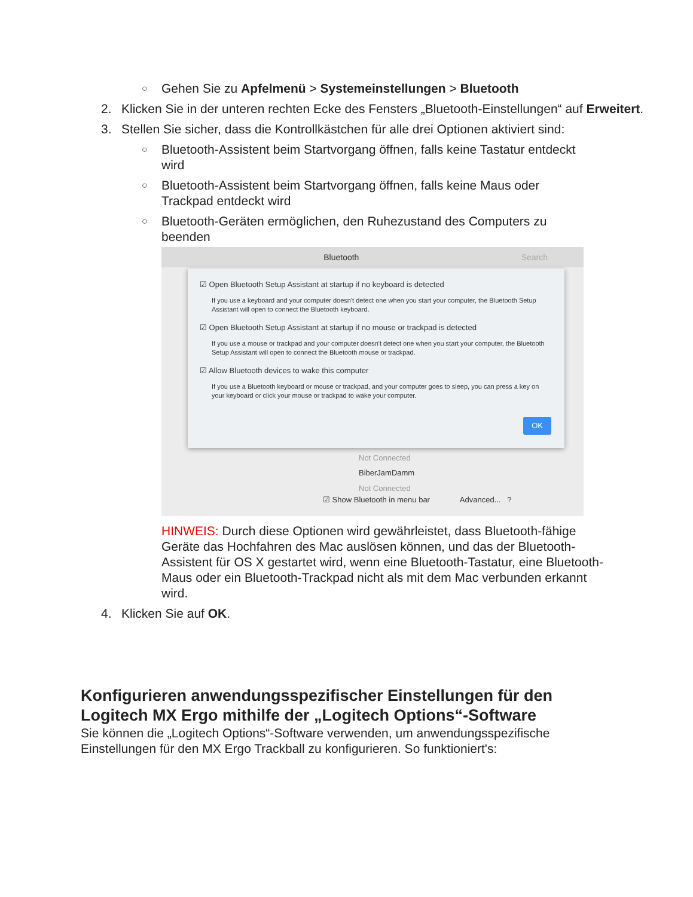○ Gehen Sie zu Apfelmenü > Systemeinstellungen > Bluetooth
2. Klicken Sie in der unteren rechten Ecke des Fensters „Bluetooth-Einstellungen“ auf Erweitert.
3. Stellen Sie sicher, dass die Kontrollkästchen für alle drei Optionen aktiviert sind:
○ Bluetooth-Assistent beim Startvorgang öffnen, falls keine Tastatur entdeckt wird
○ Bluetooth-Assistent beim Startvorgang öffnen, falls keine Maus oder Trackpad entdeckt wird
○ Bluetooth-Geräten ermöglichen, den Ruhezustand des Computers zu beenden
Bluetooth Search
☑ Open Bluetooth Setup Assistant at startup if no keyboard is detected
If you use a keyboard and your computer doesn't detect one when you start your computer, the Bluetooth Setup Assistant will open to connect the Bluetooth keyboard.
☑ Open Bluetooth Setup Assistant at startup if no mouse or trackpad is detected
If you use a mouse or trackpad and your computer doesn't detect one when you start your computer, the Bluetooth Setup Assistant will open to connect the Bluetooth mouse or trackpad.
☑ Allow Bluetooth devices to wake this computer
If you use a Bluetooth keyboard or mouse or trackpad, and your computer goes to sleep, you can press a key on your keyboard or click your mouse or trackpad to wake your computer.
OK
Not Connected
BiberJamDamm
Not Connected
☑ Show Bluetooth in menu bar Advanced... ?
HINWEIS: Durch diese Optionen wird gewährleistet, dass Bluetooth-fähige Geräte das Hochfahren des Mac auslösen können, und das der Bluetooth-Assistent für OS X gestartet wird, wenn eine Bluetooth-Tastatur, eine Bluetooth-Maus oder ein Bluetooth-Trackpad nicht als mit dem Mac verbunden erkannt wird.
4. Klicken Sie auf OK.
Konfigurieren anwendungsspezifischer Einstellungen für den Logitech MX Ergo mithilfe der „Logitech Options“-Software
Sie können die „Logitech Options“-Software verwenden, um anwendungsspezifische Einstellungen für den MX Ergo Trackball zu konfigurieren. So funktioniert's: